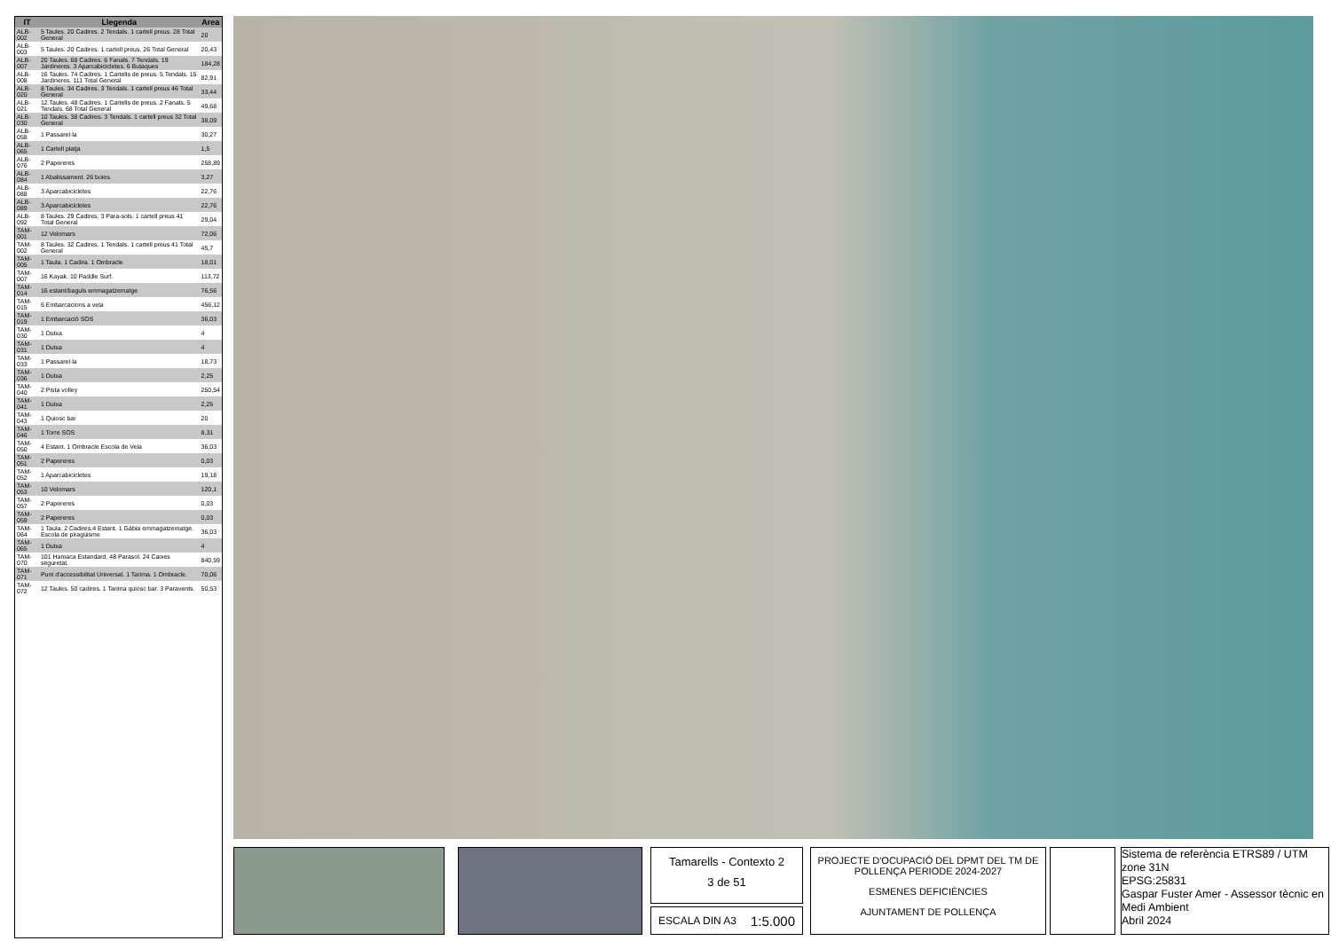| IT | Llegenda | Area |
| --- | --- | --- |
| ALB-002 | 5 Taules. 20 Cadires. 2 Tendals. 1 cartell preus. 28 Total General | 20 |
| ALB-003 | 5 Taules. 20 Cadires. 1 cartell preus. 26 Total General | 20,43 |
| ALB-007 | 20 Taules. 68 Cadires. 6 Fanals. 7 Tendals. 19 Jardineres. 3 Aparcabicicletes. 6 Butaques | 184,28 |
| ALB-008 | 16 Taules. 74 Cadires. 1 Cartells de preus. 5 Tendals. 15 Jardineres. 111 Total General | 82,91 |
| ALB-020 | 8 Taules. 34 Cadires. 3 Tendals. 1 cartell preus 46 Total General | 33,44 |
| ALB-021 | 12 Taules. 48 Cadires. 1 Cartells de preus. 2 Fanals. 5 Tendals. 68 Total General | 49,68 |
| ALB-030 | 10 Taules. 38 Cadires. 3 Tendals. 1 cartell preus 32 Total General | 38,09 |
| ALB-058 | 1 Passarel·la | 30,27 |
| ALB-065 | 1 Cartell platja | 1,5 |
| ALB-076 | 2 Papereres | 258,89 |
| ALB-084 | 1 Abalissament. 26 boies. | 3,27 |
| ALB-088 | 3 Aparcabicicletes | 22,76 |
| ALB-089 | 3 Aparcabicicletes | 22,76 |
| ALB-092 | 8 Taules. 29 Cadires. 3 Para-sols. 1 cartell preus 41 Total General | 29,04 |
| TAM-001 | 12 Velomars | 72,06 |
| TAM-002 | 8 Taules. 32 Cadires. 1 Tendals. 1 cartell preus 41 Total General | 45,7 |
| TAM-005 | 1 Taula. 1 Cadira. 1 Ombracle | 18,01 |
| TAM-007 | 16 Kayak. 10 Paddle Surf. | 113,72 |
| TAM-014 | 16 estant/baguls emmagatzematge | 76,56 |
| TAM-015 | 6 Embarcacions a vela | 456,12 |
| TAM-019 | 1 Embarcació SOS | 36,03 |
| TAM-030 | 1 Dutxa | 4 |
| TAM-031 | 1 Dutxa | 4 |
| TAM-033 | 1 Passarel·la | 18,73 |
| TAM-036 | 1 Dutxa | 2,25 |
| TAM-040 | 2 Pista volley | 250,54 |
| TAM-041 | 1 Dutxa | 2,25 |
| TAM-043 | 1 Quiosc bar | 20 |
| TAM-046 | 1 Torre SOS | 8,31 |
| TAM-050 | 4 Estant. 1 Ombracle Escola de Vela | 36,03 |
| TAM-051 | 2 Papereres | 0,03 |
| TAM-052 | 1 Aparcabicicletes | 19,18 |
| TAM-053 | 10 Velomars | 120,1 |
| TAM-057 | 2 Papereres | 0,03 |
| TAM-059 | 2 Papereres | 0,03 |
| TAM-064 | 1 Taula. 2 Cadires.4 Estant. 1 Gàbia emmagatzematge. Escola de piragüisme | 36,03 |
| TAM-065 | 1 Dutxa | 4 |
| TAM-070 | 101 Hamaca Estandard. 48 Parasol. 24 Caixes seguretat. | 840,59 |
| TAM-071 | Punt d'accessibilitat Universal. 1 Tarima. 1 Ombracle. | 70,06 |
| TAM-072 | 12 Taules. 50 cadires. 1 Tarima quiosc bar. 3 Paravents. | 50,53 |
Tamarells - Contexto 2
3 de 51
ESCALA DIN A3 1:5.000
PROJECTE D'OCUPACIÓ DEL DPMT DEL TM DE POLLENÇA PERIODE 2024-2027
ESMENES DEFICIÈNCIES
AJUNTAMENT DE POLLENÇA
Sistema de referència ETRS89 / UTM zone 31N
EPSG:25831
Gaspar Fuster Amer - Assessor tècnic en Medi Ambient
Abril 2024